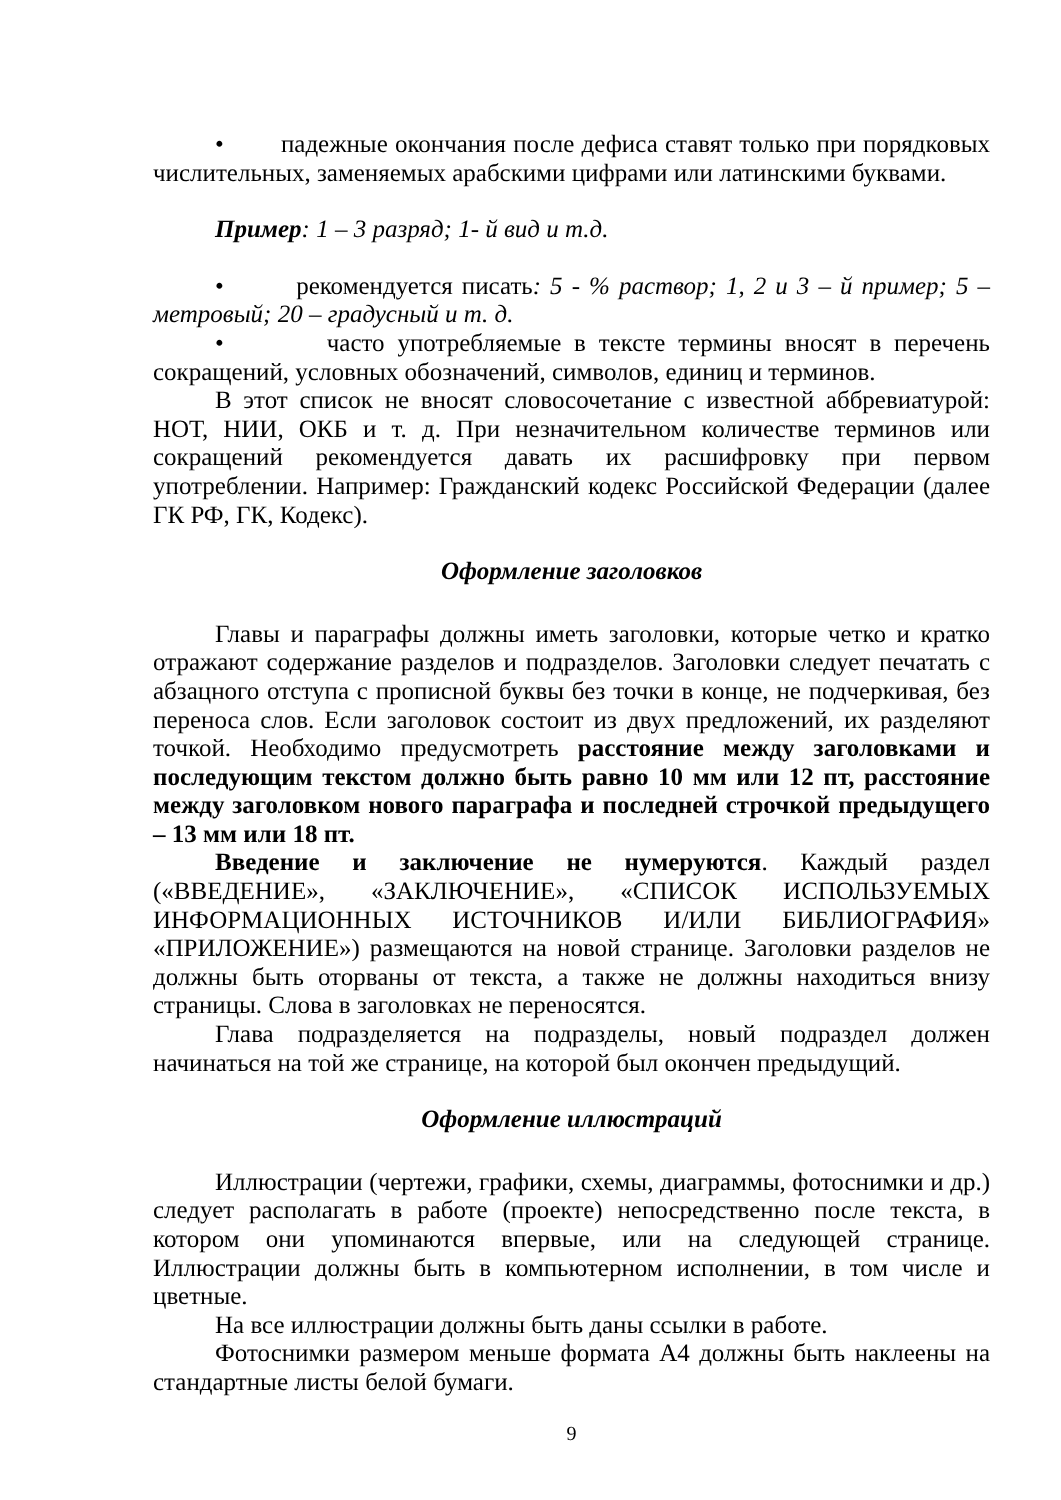• падежные окончания после дефиса ставят только при порядковых числительных, заменяемых арабскими цифрами или латинскими буквами.
Пример: 1 – 3 разряд; 1- й вид и т.д.
• рекомендуется писать: 5 - % раствор; 1, 2 и 3 – й пример; 5 – метровый; 20 – градусный и т. д.
• часто употребляемые в тексте термины вносят в перечень сокращений, условных обозначений, символов, единиц и терминов.
В этот список не вносят словосочетание с известной аббревиатурой: НОТ, НИИ, ОКБ и т. д. При незначительном количестве терминов или сокращений рекомендуется давать их расшифровку при первом употреблении. Например: Гражданский кодекс Российской Федерации (далее ГК РФ, ГК, Кодекс).
Оформление заголовков
Главы и параграфы должны иметь заголовки, которые четко и кратко отражают содержание разделов и подразделов. Заголовки следует печатать с абзацного отступа с прописной буквы без точки в конце, не подчеркивая, без переноса слов. Если заголовок состоит из двух предложений, их разделяют точкой. Необходимо предусмотреть расстояние между заголовками и последующим текстом должно быть равно 10 мм или 12 пт, расстояние между заголовком нового параграфа и последней строчкой предыдущего – 13 мм или 18 пт.
Введение и заключение не нумеруются. Каждый раздел («ВВЕДЕНИЕ», «ЗАКЛЮЧЕНИЕ», «СПИСОК ИСПОЛЬЗУЕМЫХ ИНФОРМАЦИОННЫХ ИСТОЧНИКОВ И/ИЛИ БИБЛИОГРАФИЯ» «ПРИЛОЖЕНИЕ») размещаются на новой странице. Заголовки разделов не должны быть оторваны от текста, а также не должны находиться внизу страницы. Слова в заголовках не переносятся.
Глава подразделяется на подразделы, новый подраздел должен начинаться на той же странице, на которой был окончен предыдущий.
Оформление иллюстраций
Иллюстрации (чертежи, графики, схемы, диаграммы, фотоснимки и др.) следует располагать в работе (проекте) непосредственно после текста, в котором они упоминаются впервые, или на следующей странице. Иллюстрации должны быть в компьютерном исполнении, в том числе и цветные.
На все иллюстрации должны быть даны ссылки в работе.
Фотоснимки размером меньше формата А4 должны быть наклеены на стандартные листы белой бумаги.
9